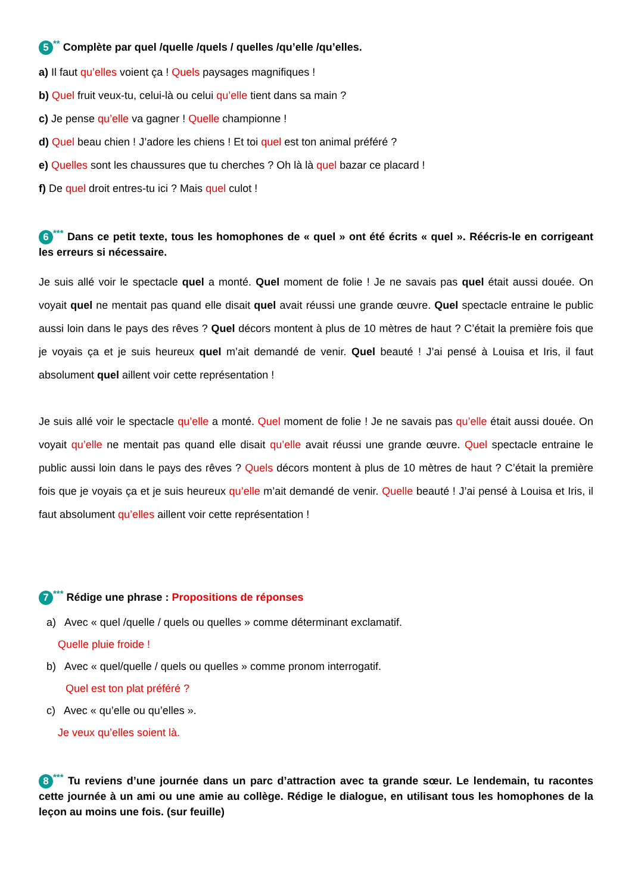5 ** Complète par quel /quelle /quels / quelles /qu’elle /qu’elles.
a) Il faut qu’elles voient ça ! Quels paysages magnifiques !
b) Quel fruit veux-tu, celui-là ou celui qu’elle tient dans sa main ?
c) Je pense qu’elle va gagner ! Quelle championne !
d) Quel beau chien ! J’adore les chiens ! Et toi quel est ton animal préféré ?
e) Quelles sont les chaussures que tu cherches ? Oh là là quel bazar ce placard !
f) De quel droit entres-tu ici ? Mais quel culot !
6 *** Dans ce petit texte, tous les homophones de « quel » ont été écrits « quel ». Réécris-le en corrigeant les erreurs si nécessaire.
Je suis allé voir le spectacle quel a monté. Quel moment de folie ! Je ne savais pas quel était aussi douée. On voyait quel ne mentait pas quand elle disait quel avait réussi une grande œuvre. Quel spectacle entraine le public aussi loin dans le pays des rêves ? Quel décors montent à plus de 10 mètres de haut ? C’était la première fois que je voyais ça et je suis heureux quel m’ait demandé de venir. Quel beauté ! J’ai pensé à Louisa et Iris, il faut absolument quel aillent voir cette représentation !
Je suis allé voir le spectacle qu’elle a monté. Quel moment de folie ! Je ne savais pas qu’elle était aussi douée. On voyait qu’elle ne mentait pas quand elle disait qu’elle avait réussi une grande œuvre. Quel spectacle entraine le public aussi loin dans le pays des rêves ? Quels décors montent à plus de 10 mètres de haut ? C’était la première fois que je voyais ça et je suis heureux qu’elle m’ait demandé de venir. Quelle beauté ! J’ai pensé à Louisa et Iris, il faut absolument qu’elles aillent voir cette représentation !
7 *** Rédige une phrase : Propositions de réponses
a) Avec « quel /quelle / quels ou quelles » comme déterminant exclamatif.
Quelle pluie froide !
b) Avec « quel/quelle / quels ou quelles » comme pronom interrogatif.
Quel est ton plat préféré ?
c) Avec « qu’elle ou qu’elles ».
Je veux qu’elles soient là.
8 *** Tu reviens d’une journée dans un parc d’attraction avec ta grande sœur. Le lendemain, tu racontes cette journée à un ami ou une amie au collège. Rédige le dialogue, en utilisant tous les homophones de la leçon au moins une fois. (sur feuille)